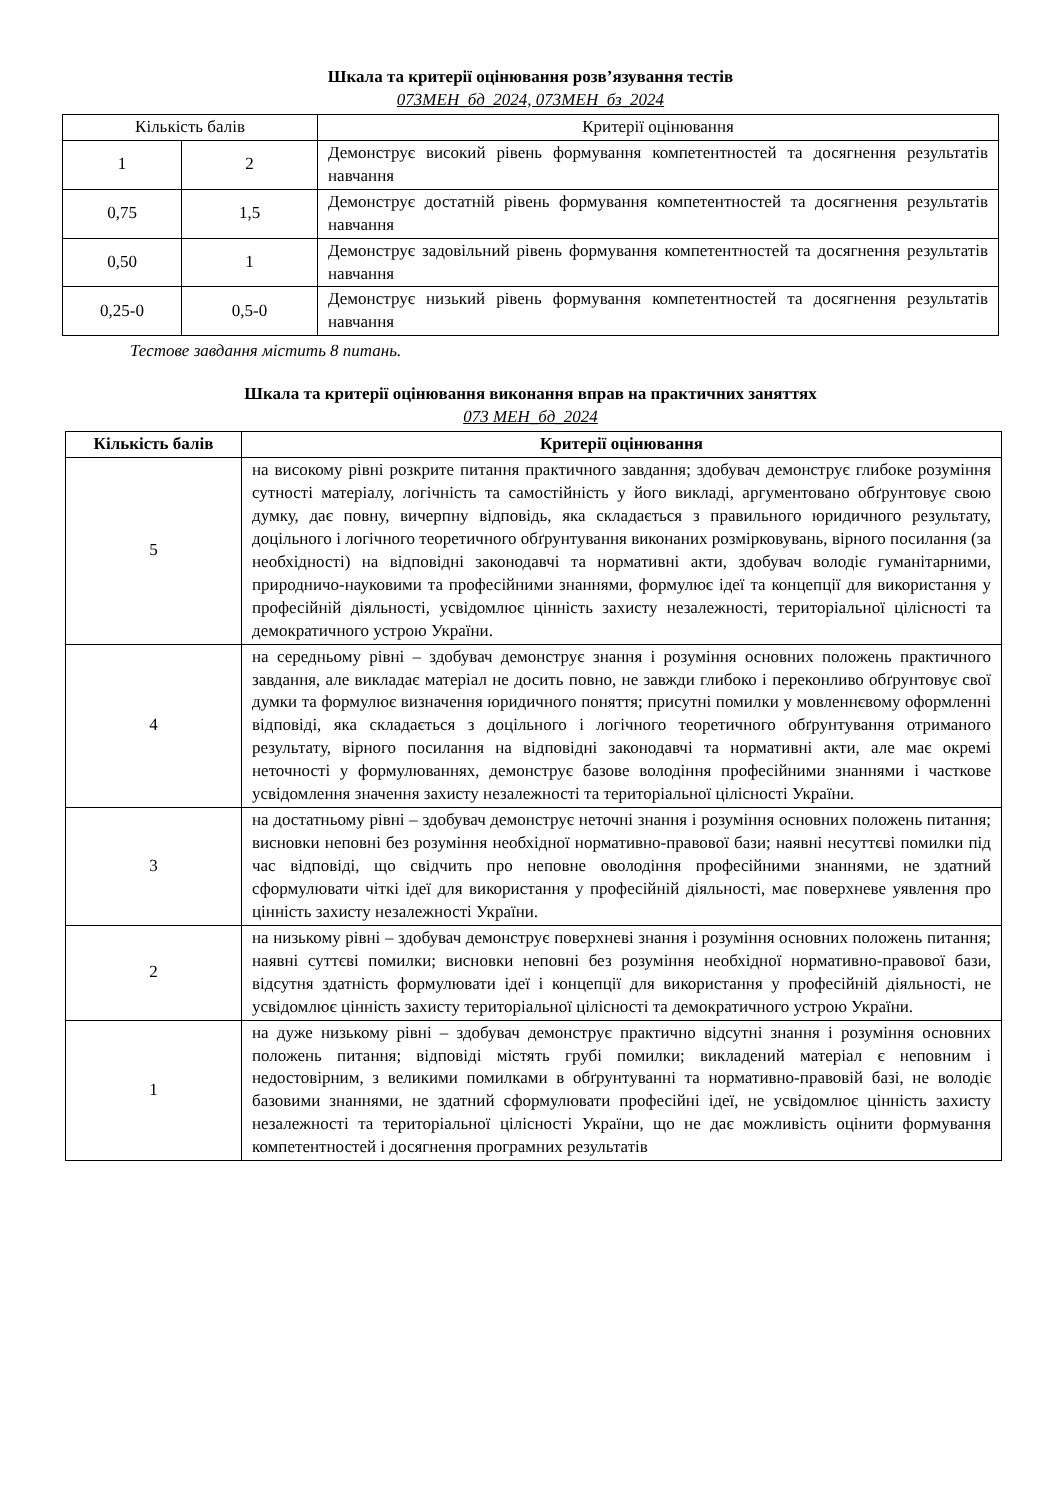Шкала та критерії оцінювання розв’язування тестів
073МЕН_бд_2024, 073МЕН_бз_2024
| Кількість балів | | Критерії оцінювання |
| 1 | 2 | Демонструє високий рівень формування компетентностей та досягнення результатів навчання |
| 0,75 | 1,5 | Демонструє достатній рівень формування компетентностей та досягнення результатів навчання |
| 0,50 | 1 | Демонструє задовільний рівень формування компетентностей та досягнення результатів навчання |
| 0,25-0 | 0,5-0 | Демонструє низький рівень формування компетентностей та досягнення результатів навчання |
Тестове завдання містить 8 питань.
Шкала та критерії оцінювання виконання вправ на практичних заняттях
073 МЕН_бд_2024
| Кількість балів | Критерії оцінювання |
| --- | --- |
| 5 | на високому рівні розкрите питання практичного завдання; здобувач демонструє глибоке розуміння сутності матеріалу, логічність та самостійність у його викладі, аргументовано обґрунтовує свою думку, дає повну, вичерпну відповідь, яка складається з правильного юридичного результату, доцільного і логічного теоретичного обґрунтування виконаних розмірковувань, вірного посилання (за необхідності) на відповідні законодавчі та нормативні акти, здобувач володіє гуманітарними, природничо-науковими та професійними знаннями, формулює ідеї та концепції для використання у професійній діяльності, усвідомлює цінність захисту незалежності, територіальної цілісності та демократичного устрою України. |
| 4 | на середньому рівні – здобувач демонструє знання і розуміння основних положень практичного завдання, але викладає матеріал не досить повно, не завжди глибоко і переконливо обґрунтовує свої думки та формулює визначення юридичного поняття; присутні помилки у мовленнєвому оформленні відповіді, яка складається з доцільного і логічного теоретичного обґрунтування отриманого результату, вірного посилання на відповідні законодавчі та нормативні акти, але має окремі неточності у формулюваннях, демонструє базове володіння професійними знаннями і часткове усвідомлення значення захисту незалежності та територіальної цілісності України. |
| 3 | на достатньому рівні – здобувач демонструє неточні знання і розуміння основних положень питання; висновки неповні без розуміння необхідної нормативно-правової бази; наявні несуттєві помилки під час відповіді, що свідчить про неповне оволодіння професійними знаннями, не здатний сформулювати чіткі ідеї для використання у професійній діяльності, має поверхневе уявлення про цінність захисту незалежності України. |
| 2 | на низькому рівні – здобувач демонструє поверхневі знання і розуміння основних положень питання; наявні суттєві помилки; висновки неповні без розуміння необхідної нормативно-правової бази, відсутня здатність формулювати ідеї і концепції для використання у професійній діяльності, не усвідомлює цінність захисту територіальної цілісності та демократичного устрою України. |
| 1 | на дуже низькому рівні – здобувач демонструє практично відсутні знання і розуміння основних положень питання; відповіді містять грубі помилки; викладений матеріал є неповним і недостовірним, з великими помилками в обґрунтуванні та нормативно-правовій базі, не володіє базовими знаннями, не здатний сформулювати професійні ідеї, не усвідомлює цінність захисту незалежності та територіальної цілісності України, що не дає можливість оцінити формування компетентностей і досягнення програмних результатів |